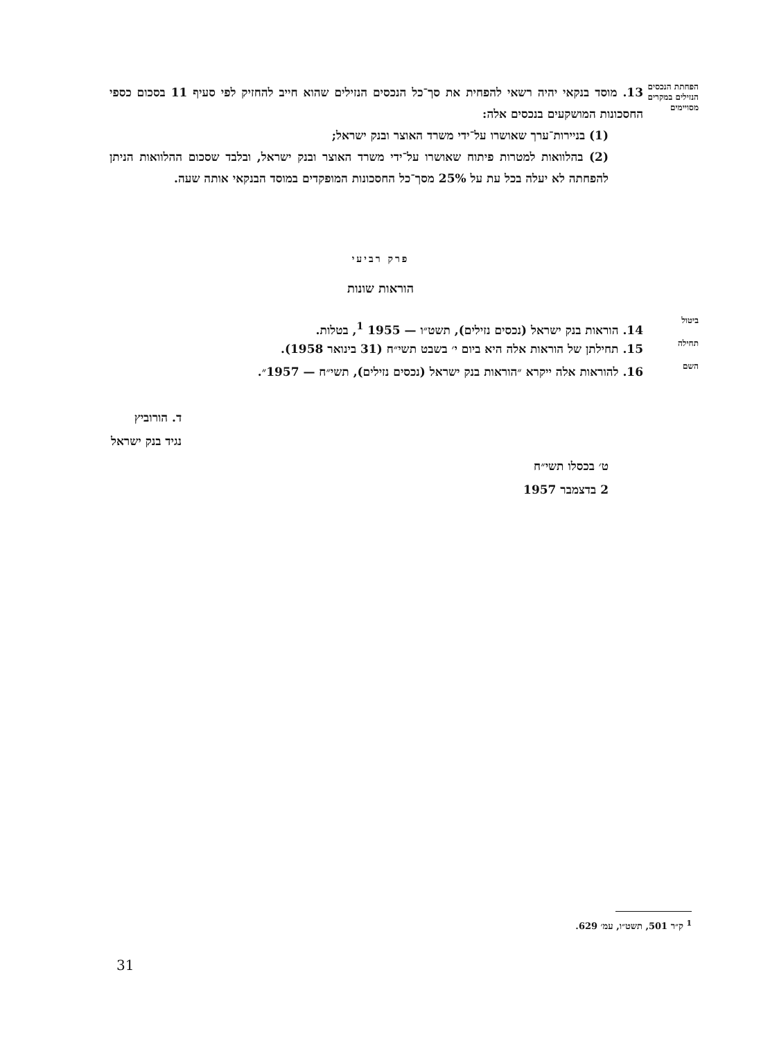הפחתת הנכסים הנזילים במקרים מסויימים
13. מוסד בנקאי יהיה רשאי להפחית את סך־כל הנכסים הנזילים שהוא חייב להחזיק לפי סעיף 11 בסכום כספי החסכונות המושקעים בנכסים אלה:
(1) בניירות־ערך שאושרו על־ידי משרד האוצר ובנק ישראל;
(2) בהלוואות למטרות פיתוח שאושרו על־ידי משרד האוצר ובנק ישראל, ובלבד שסכום ההלוואות הניתן להפחתה לא יעלה בכל עת על 25% מסך־כל החסכונות המופקדים במוסד הבנקאי אותה שעה.
פרק רביעי
הוראות שונות
ביטול
14. הוראות בנק ישראל (נכסים נזילים), תשט״ו — 1955 <sup>1</sup>, בטלות.
תחילה
15. תחילתן של הוראות אלה היא ביום י׳ בשבט תשי״ח (31 בינואר 1958).
השם
16. להוראות אלה ייקרא ״הוראות בנק ישראל (נכסים נזילים), תשי״ח — 1957״.
ד. הורוביץ
נגיד בנק ישראל
ט׳ בכסלו תשי״ח
2 בדצמבר 1957
<sup>1</sup> ק״ר 501, תשט״ו, עמ׳ 629.
31